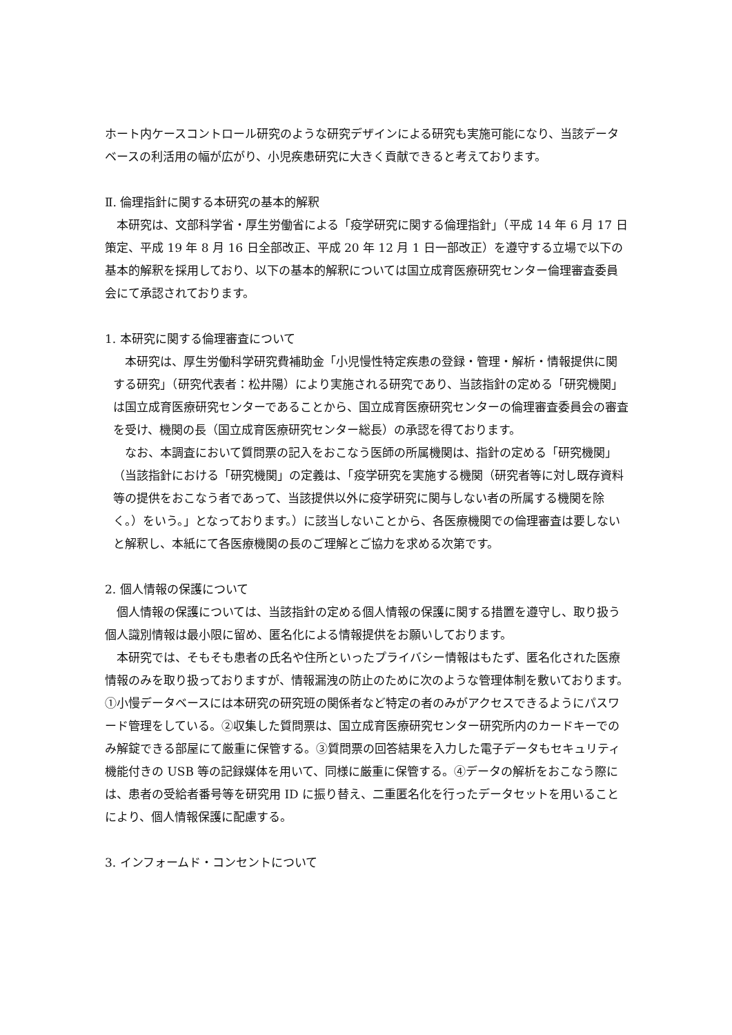ホート内ケースコントロール研究のような研究デザインによる研究も実施可能になり、当該データベースの利活用の幅が広がり、小児疾患研究に大きく貢献できると考えております。
Ⅱ. 倫理指針に関する本研究の基本的解釈
　本研究は、文部科学省・厚生労働省による「疫学研究に関する倫理指針」（平成 14 年 6 月 17 日策定、平成 19 年 8 月 16 日全部改正、平成 20 年 12 月 1 日一部改正）を遵守する立場で以下の基本的解釈を採用しており、以下の基本的解釈については国立成育医療研究センター倫理審査委員会にて承認されております。
1. 本研究に関する倫理審査について
　本研究は、厚生労働科学研究費補助金「小児慢性特定疾患の登録・管理・解析・情報提供に関する研究」（研究代表者：松井陽）により実施される研究であり、当該指針の定める「研究機関」は国立成育医療研究センターであることから、国立成育医療研究センターの倫理審査委員会の審査を受け、機関の長（国立成育医療研究センター総長）の承認を得ております。
　なお、本調査において質問票の記入をおこなう医師の所属機関は、指針の定める「研究機関」（当該指針における「研究機関」の定義は、「疫学研究を実施する機関（研究者等に対し既存資料等の提供をおこなう者であって、当該提供以外に疫学研究に関与しない者の所属する機関を除く。）をいう。」となっております。）に該当しないことから、各医療機関での倫理審査は要しないと解釈し、本紙にて各医療機関の長のご理解とご協力を求める次第です。
2. 個人情報の保護について
　個人情報の保護については、当該指針の定める個人情報の保護に関する措置を遵守し、取り扱う個人識別情報は最小限に留め、匿名化による情報提供をお願いしております。
　本研究では、そもそも患者の氏名や住所といったプライバシー情報はもたず、匿名化された医療情報のみを取り扱っておりますが、情報漏洩の防止のために次のような管理体制を敷いております。①小慢データベースには本研究の研究班の関係者など特定の者のみがアクセスできるようにパスワード管理をしている。②収集した質問票は、国立成育医療研究センター研究所内のカードキーでのみ解錠できる部屋にて厳重に保管する。③質問票の回答結果を入力した電子データもセキュリティ機能付きの USB 等の記録媒体を用いて、同様に厳重に保管する。④データの解析をおこなう際には、患者の受給者番号等を研究用 ID に振り替え、二重匿名化を行ったデータセットを用いることにより、個人情報保護に配慮する。
3. インフォームド・コンセントについて